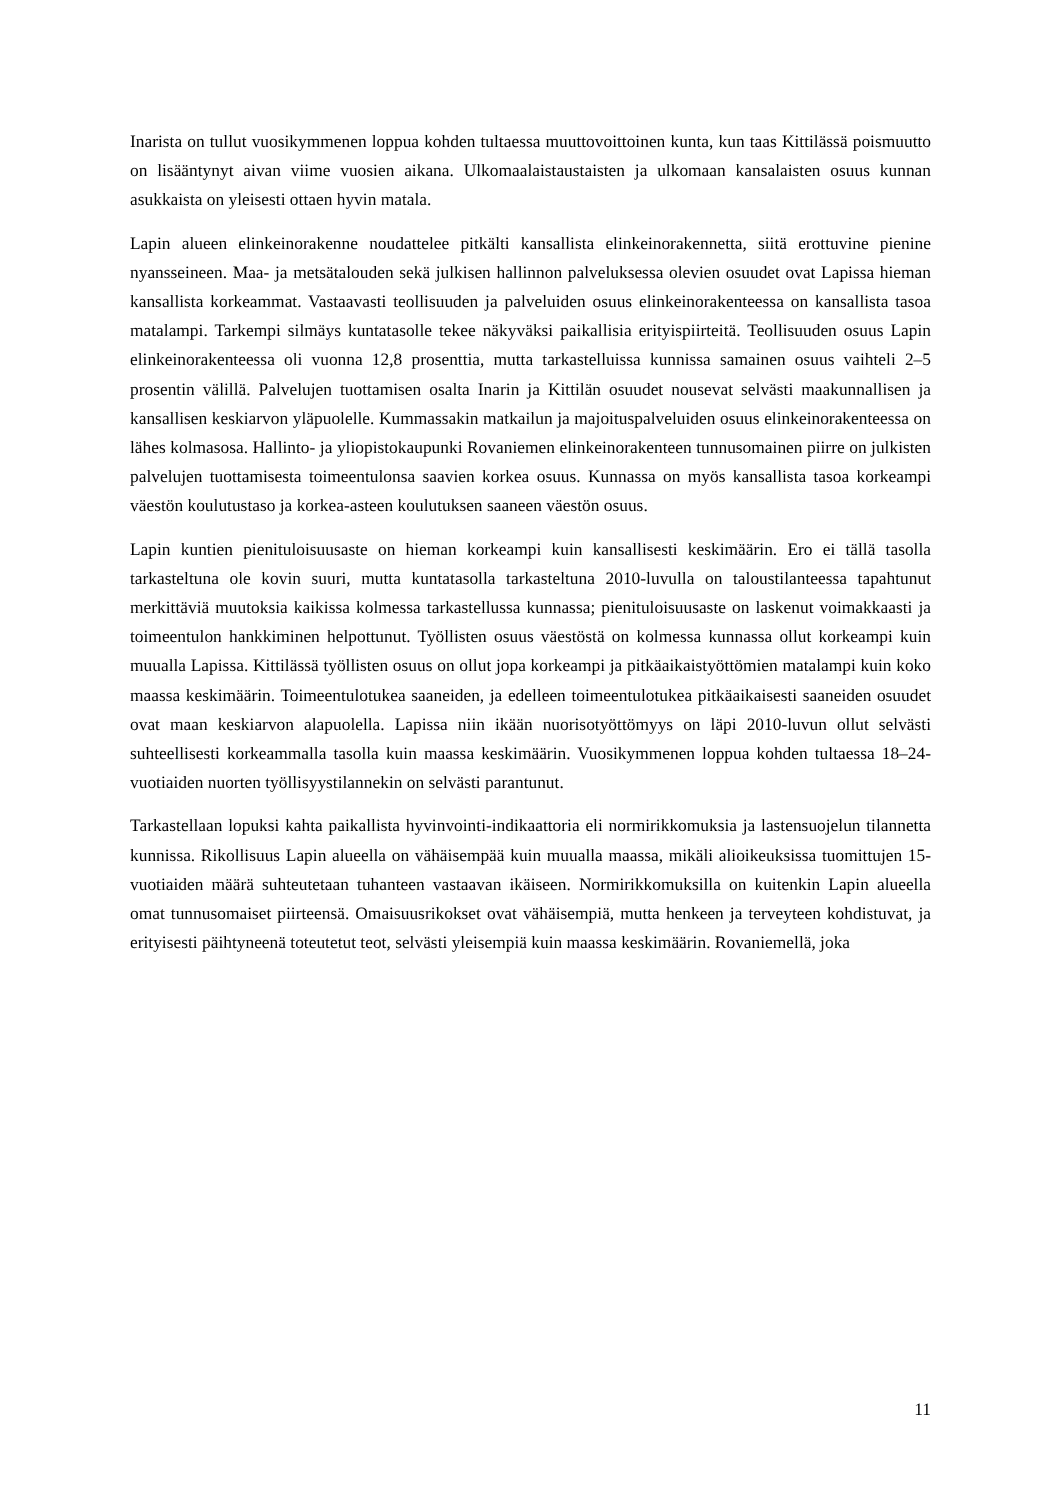Inarista on tullut vuosikymmenen loppua kohden tultaessa muuttovoittoinen kunta, kun taas Kittilässä poismuutto on lisääntynyt aivan viime vuosien aikana. Ulkomaalaistaustaisten ja ulkomaan kansalaisten osuus kunnan asukkaista on yleisesti ottaen hyvin matala.
Lapin alueen elinkeinorakenne noudattelee pitkälti kansallista elinkeinorakennetta, siitä erottuvine pienine nyansseineen. Maa- ja metsätalouden sekä julkisen hallinnon palveluksessa olevien osuudet ovat Lapissa hieman kansallista korkeammat. Vastaavasti teollisuuden ja palveluiden osuus elinkeinorakenteessa on kansallista tasoa matalampi. Tarkempi silmäys kuntatasolle tekee näkyväksi paikallisia erityispiirteitä. Teollisuuden osuus Lapin elinkeinorakenteessa oli vuonna 12,8 prosenttia, mutta tarkastelluissa kunnissa samainen osuus vaihteli 2–5 prosentin välillä. Palvelujen tuottamisen osalta Inarin ja Kittilän osuudet nousevat selvästi maakunnallisen ja kansallisen keskiarvon yläpuolelle. Kummassakin matkailun ja majoituspalveluiden osuus elinkeinorakenteessa on lähes kolmasosa. Hallinto- ja yliopistokaupunki Rovaniemen elinkeinorakenteen tunnusomainen piirre on julkisten palvelujen tuottamisesta toimeentulonsa saavien korkea osuus. Kunnassa on myös kansallista tasoa korkeampi väestön koulutustaso ja korkea-asteen koulutuksen saaneen väestön osuus.
Lapin kuntien pienituloisuusaste on hieman korkeampi kuin kansallisesti keskimäärin. Ero ei tällä tasolla tarkasteltuna ole kovin suuri, mutta kuntatasolla tarkasteltuna 2010-luvulla on taloustilanteessa tapahtunut merkittäviä muutoksia kaikissa kolmessa tarkastellussa kunnassa; pienituloisuusaste on laskenut voimakkaasti ja toimeentulon hankkiminen helpottunut. Työllisten osuus väestöstä on kolmessa kunnassa ollut korkeampi kuin muualla Lapissa. Kittilässä työllisten osuus on ollut jopa korkeampi ja pitkäaikaistyöttömien matalampi kuin koko maassa keskimäärin. Toimeentulotukea saaneiden, ja edelleen toimeentulotukea pitkäaikaisesti saaneiden osuudet ovat maan keskiarvon alapuolella. Lapissa niin ikään nuorisotyöttömyys on läpi 2010-luvun ollut selvästi suhteellisesti korkeammalla tasolla kuin maassa keskimäärin. Vuosikymmenen loppua kohden tultaessa 18–24-vuotiaiden nuorten työllisyystilannekin on selvästi parantunut.
Tarkastellaan lopuksi kahta paikallista hyvinvointi-indikaattoria eli normirikkomuksia ja lastensuojelun tilannetta kunnissa. Rikollisuus Lapin alueella on vähäisempää kuin muualla maassa, mikäli alioikeuksissa tuomittujen 15-vuotiaiden määrä suhteutetaan tuhanteen vastaavan ikäiseen. Normirikkomuksilla on kuitenkin Lapin alueella omat tunnusomaiset piirteensä. Omaisuusrikokset ovat vähäisempiä, mutta henkeen ja terveyteen kohdistuvat, ja erityisesti päihtyneenä toteutetut teot, selvästi yleisempiä kuin maassa keskimäärin. Rovaniemellä, joka
11